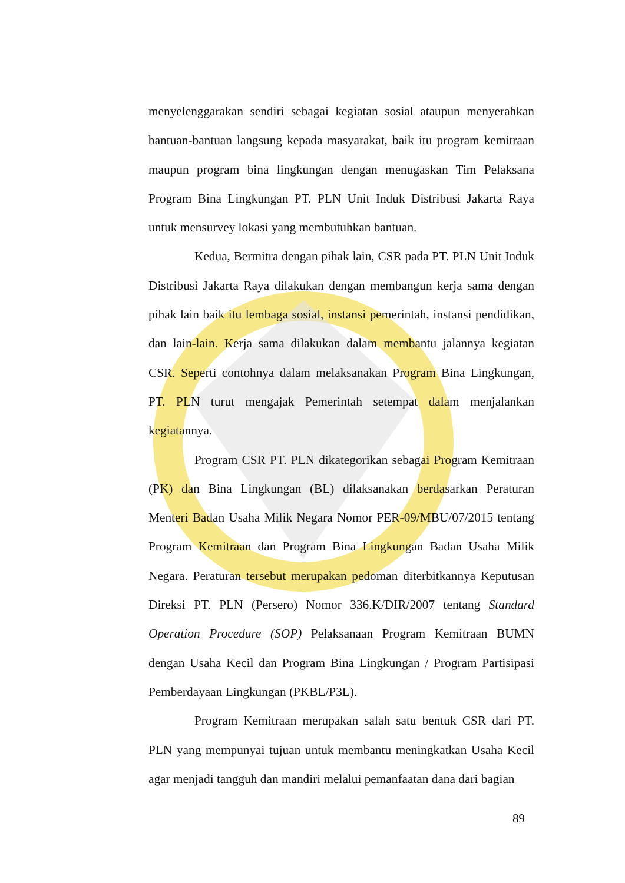menyelenggarakan sendiri sebagai kegiatan sosial ataupun menyerahkan bantuan-bantuan langsung kepada masyarakat, baik itu program kemitraan maupun program bina lingkungan dengan menugaskan Tim Pelaksana Program Bina Lingkungan PT. PLN Unit Induk Distribusi Jakarta Raya untuk mensurvey lokasi yang membutuhkan bantuan.
Kedua, Bermitra dengan pihak lain, CSR pada PT. PLN Unit Induk Distribusi Jakarta Raya dilakukan dengan membangun kerja sama dengan pihak lain baik itu lembaga sosial, instansi pemerintah, instansi pendidikan, dan lain-lain. Kerja sama dilakukan dalam membantu jalannya kegiatan CSR. Seperti contohnya dalam melaksanakan Program Bina Lingkungan, PT. PLN turut mengajak Pemerintah setempat dalam menjalankan kegiatannya.
Program CSR PT. PLN dikategorikan sebagai Program Kemitraan (PK) dan Bina Lingkungan (BL) dilaksanakan berdasarkan Peraturan Menteri Badan Usaha Milik Negara Nomor PER-09/MBU/07/2015 tentang Program Kemitraan dan Program Bina Lingkungan Badan Usaha Milik Negara. Peraturan tersebut merupakan pedoman diterbitkannya Keputusan Direksi PT. PLN (Persero) Nomor 336.K/DIR/2007 tentang Standard Operation Procedure (SOP) Pelaksanaan Program Kemitraan BUMN dengan Usaha Kecil dan Program Bina Lingkungan / Program Partisipasi Pemberdayaan Lingkungan (PKBL/P3L).
Program Kemitraan merupakan salah satu bentuk CSR dari PT. PLN yang mempunyai tujuan untuk membantu meningkatkan Usaha Kecil agar menjadi tangguh dan mandiri melalui pemanfaatan dana dari bagian
89